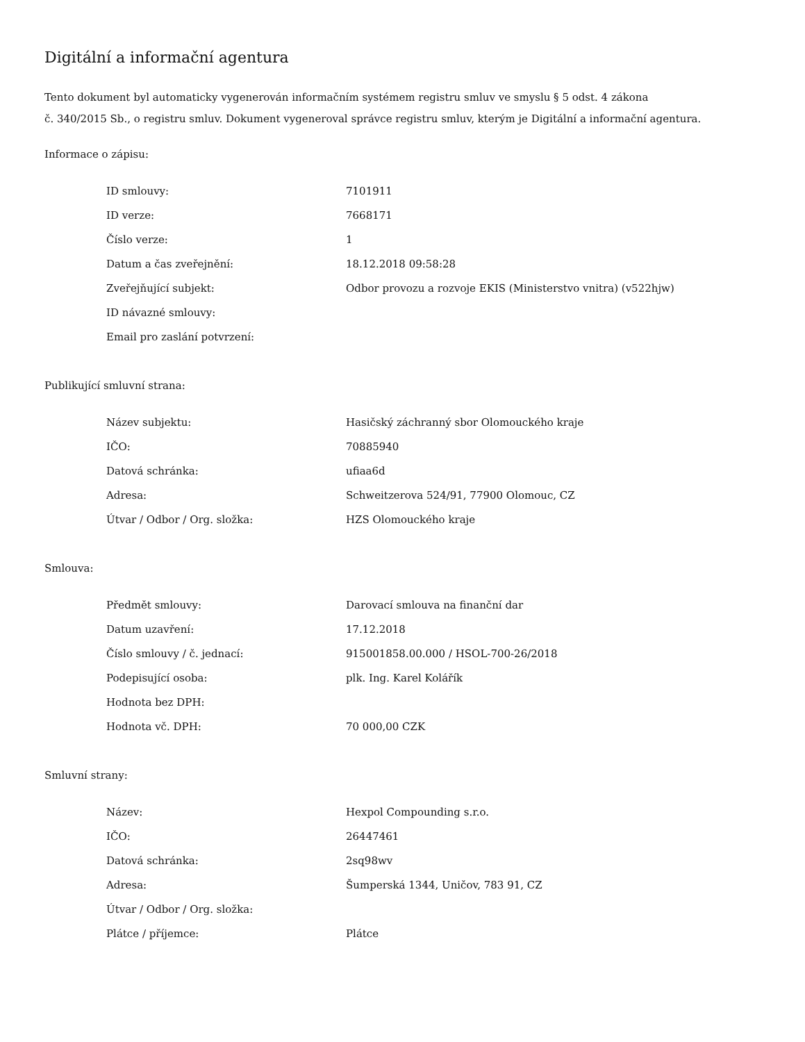Digitální a informační agentura
Tento dokument byl automaticky vygenerován informačním systémem registru smluv ve smyslu § 5 odst. 4 zákona
č. 340/2015 Sb., o registru smluv. Dokument vygeneroval správce registru smluv, kterým je Digitální a informační agentura.
Informace o zápisu:
| ID smlouvy: | 7101911 |
| ID verze: | 7668171 |
| Číslo verze: | 1 |
| Datum a čas zveřejnění: | 18.12.2018 09:58:28 |
| Zveřejňující subjekt: | Odbor provozu a rozvoje EKIS (Ministerstvo vnitra) (v522hjw) |
| ID návazné smlouvy: | |
| Email pro zaslání potvrzení: | |
Publikující smluvní strana:
| Název subjektu: | Hasičský záchranný sbor Olomouckého kraje |
| IČO: | 70885940 |
| Datová schránka: | ufiaa6d |
| Adresa: | Schweitzerova 524/91, 77900 Olomouc, CZ |
| Útvar / Odbor / Org. složka: | HZS Olomouckého kraje |
Smlouva:
| Předmět smlouvy: | Darovací smlouva na finanční dar |
| Datum uzavření: | 17.12.2018 |
| Číslo smlouvy / č. jednací: | 915001858.00.000 / HSOL-700-26/2018 |
| Podepisující osoba: | plk. Ing. Karel Kolářík |
| Hodnota bez DPH: | |
| Hodnota vč. DPH: | 70 000,00 CZK |
Smluvní strany:
| Název: | Hexpol Compounding s.r.o. |
| IČO: | 26447461 |
| Datová schránka: | 2sq98wv |
| Adresa: | Šumperská 1344, Uničov, 783 91, CZ |
| Útvar / Odbor / Org. složka: | |
| Plátce / příjemce: | Plátce |